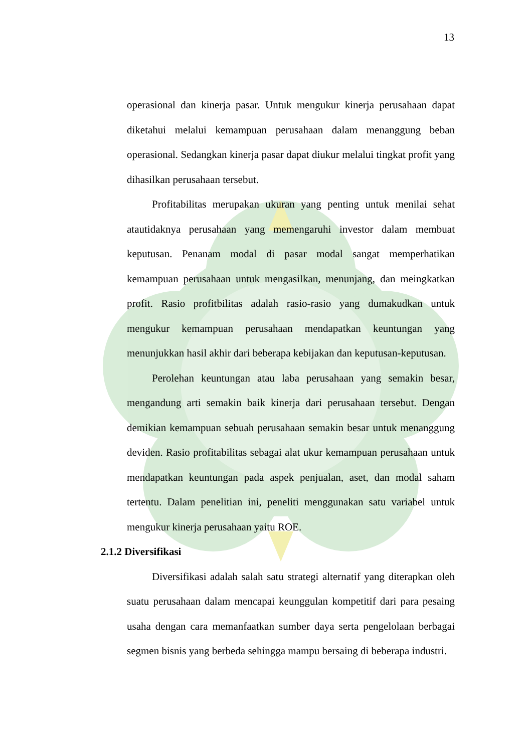13
operasional dan kinerja pasar. Untuk mengukur kinerja perusahaan dapat diketahui melalui kemampuan perusahaan dalam menanggung beban operasional. Sedangkan kinerja pasar dapat diukur melalui tingkat profit yang dihasilkan perusahaan tersebut.
Profitabilitas merupakan ukuran yang penting untuk menilai sehat atautidaknya perusahaan yang memengaruhi investor dalam membuat keputusan. Penanam modal di pasar modal sangat memperhatikan kemampuan perusahaan untuk mengasilkan, menunjang, dan meingkatkan profit. Rasio profitbilitas adalah rasio-rasio yang dumakudkan untuk mengukur kemampuan perusahaan mendapatkan keuntungan yang menunjukkan hasil akhir dari beberapa kebijakan dan keputusan-keputusan.
Perolehan keuntungan atau laba perusahaan yang semakin besar, mengandung arti semakin baik kinerja dari perusahaan tersebut. Dengan demikian kemampuan sebuah perusahaan semakin besar untuk menanggung deviden. Rasio profitabilitas sebagai alat ukur kemampuan perusahaan untuk mendapatkan keuntungan pada aspek penjualan, aset, dan modal saham tertentu. Dalam penelitian ini, peneliti menggunakan satu variabel untuk mengukur kinerja perusahaan yaitu ROE.
2.1.2 Diversifikasi
Diversifikasi adalah salah satu strategi alternatif yang diterapkan oleh suatu perusahaan dalam mencapai keunggulan kompetitif dari para pesaing usaha dengan cara memanfaatkan sumber daya serta pengelolaan berbagai segmen bisnis yang berbeda sehingga mampu bersaing di beberapa industri.